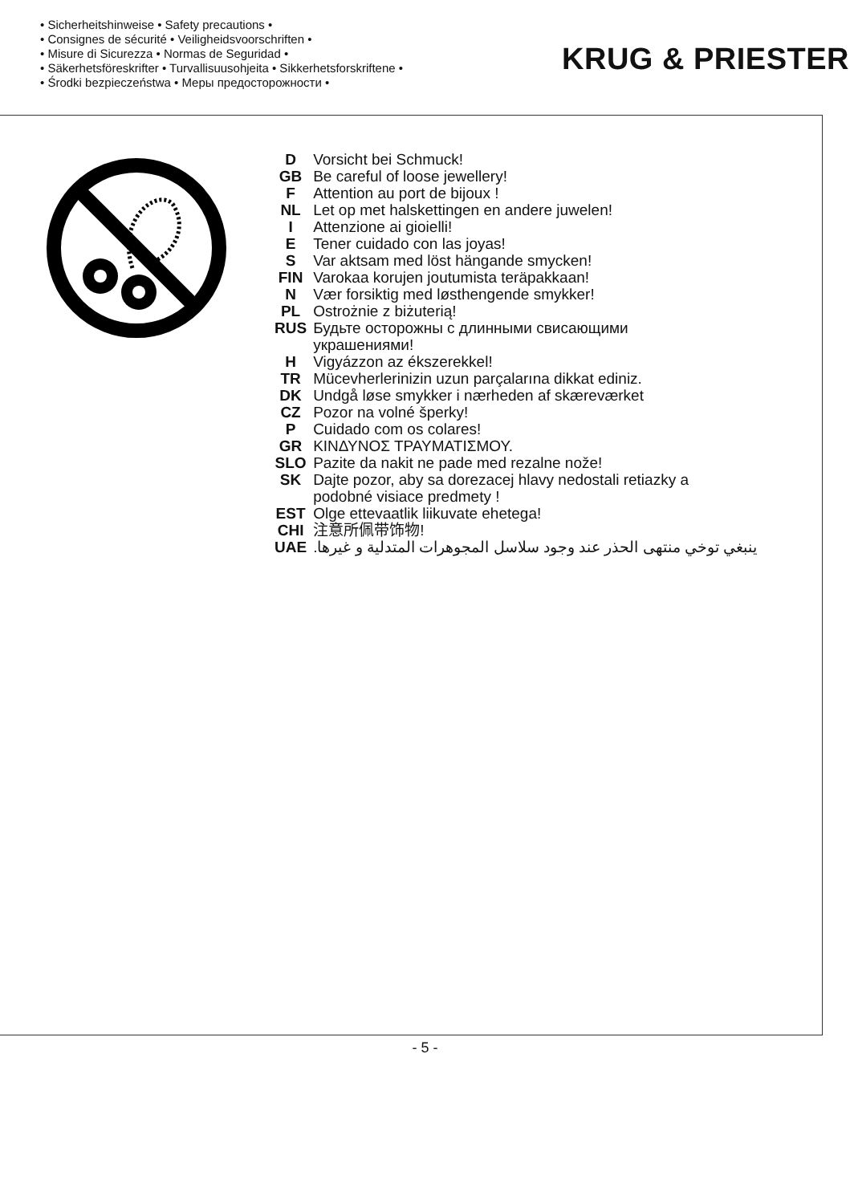• Sicherheitshinweise • Safety precautions •
• Consignes de sécurité • Veiligheidsvoorschriften •
• Misure di Sicurezza • Normas de Seguridad •
• Säkerhetsföreskrifter • Turvallisuusohjeita • Sikkerhetsforskriftene •
• Środki bezpieczeństwa • Меры предосторожности •
KRUG & PRIESTER
| D | Vorsicht bei Schmuck! |
| GB | Be careful of loose jewellery! |
| F | Attention au port de bijoux ! |
| NL | Let op met halskettingen en andere juwelen! |
| I | Attenzione ai gioielli! |
| E | Tener cuidado con las joyas! |
| S | Var aktsam med löst hängande smycken! |
| FIN | Varokaa korujen joutumista teräpakkaan! |
| N | Vær forsiktig med løsthengende smykker! |
| PL | Ostrożnie z biżuterią! |
| RUS | Будьте осторожны с длинными свисающими украшениями! |
| H | Vigyázzon az ékszerekkel! |
| TR | Mücevherlerinizin uzun parçalarına dikkat ediniz. |
| DK | Undgå løse smykker i nærheden af skæreværket |
| CZ | Pozor na volné šperky! |
| P | Cuidado com os colares! |
| GR | ΚΙΝΔΥΝΟΣ ΤΡΑΥΜΑΤΙΣΜΟΥ. |
| SLO | Pazite da nakit ne pade med rezalne nože! |
| SK | Dajte pozor, aby sa dorezacej hlavy nedostali retiazky a podobné visiace predmety ! |
| EST | Olge ettevaatlik liikuvate ehetega! |
| CHI | 注意所佩带饰物! |
| UAE | ينبغي توخي منتهى الحذر عند وجود سلاسل المجوهرات المتدلية و غيرها. |
- 5 -